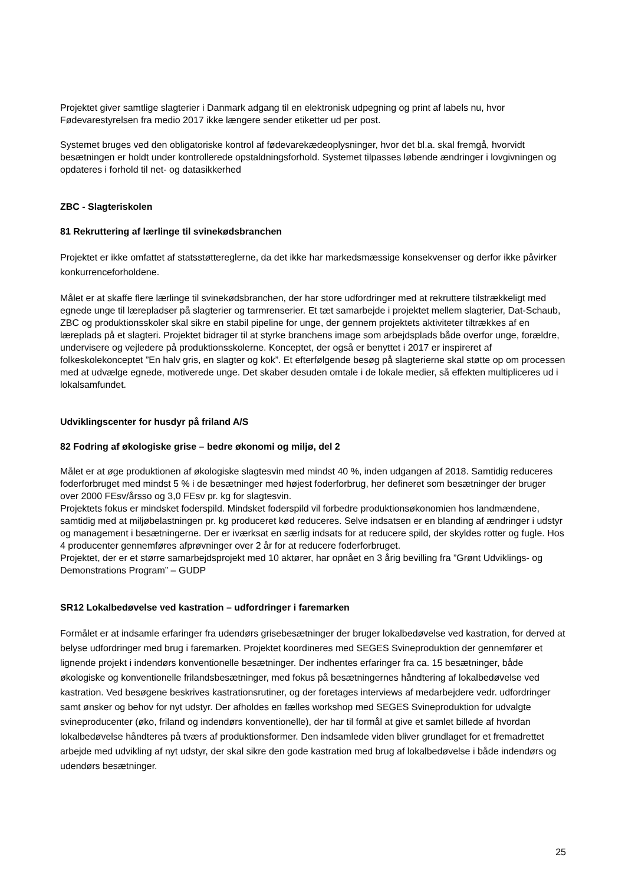Projektet giver samtlige slagterier i Danmark adgang til en elektronisk udpegning og print af labels nu, hvor Fødevarestyrelsen fra medio 2017 ikke længere sender etiketter ud per post.
Systemet bruges ved den obligatoriske kontrol af fødevarekædeoplysninger, hvor det bl.a. skal fremgå, hvorvidt besætningen er holdt under kontrollerede opstaldningsforhold. Systemet tilpasses løbende ændringer i lovgivningen og opdateres i forhold til net- og datasikkerhed
ZBC - Slagteriskolen
81 Rekruttering af lærlinge til svinekødsbranchen
Projektet er ikke omfattet af statsstøttereglerne, da det ikke har markedsmæssige konsekvenser og derfor ikke påvirker konkurrenceforholdene.
Målet er at skaffe flere lærlinge til svinekødsbranchen, der har store udfordringer med at rekruttere tilstrækkeligt med egnede unge til lærepladser på slagterier og tarmrenserier. Et tæt samarbejde i projektet mellem slagterier, Dat-Schaub, ZBC og produktionsskoler skal sikre en stabil pipeline for unge, der gennem projektets aktiviteter tiltrækkes af en læreplads på et slagteri. Projektet bidrager til at styrke branchens image som arbejdsplads både overfor unge, forældre, undervisere og vejledere på produktionsskolerne. Konceptet, der også er benyttet i 2017 er inspireret af folkeskolekonceptet ”En halv gris, en slagter og kok”. Et efterfølgende besøg på slagterierne skal støtte op om processen med at udvælge egnede, motiverede unge. Det skaber desuden omtale i de lokale medier, så effekten multipliceres ud i lokalsamfundet.
Udviklingscenter for husdyr på friland A/S
82 Fodring af økologiske grise – bedre økonomi og miljø, del 2
Målet er at øge produktionen af økologiske slagtesvin med mindst 40 %, inden udgangen af 2018. Samtidig reduceres foderforbruget med mindst 5 % i de besætninger med højest foderforbrug, her defineret som besætninger der bruger over 2000 FEsv/årsso og 3,0 FEsv pr. kg for slagtesvin.
Projektets fokus er mindsket foderspild. Mindsket foderspild vil forbedre produktionsøkonomien hos landmændene, samtidig med at miljøbelastningen pr. kg produceret kød reduceres. Selve indsatsen er en blanding af ændringer i udstyr og management i besætningerne. Der er iværksat en særlig indsats for at reducere spild, der skyldes rotter og fugle. Hos 4 producenter gennemføres afprøvninger over 2 år for at reducere foderforbruget.
Projektet, der er et større samarbejdsprojekt med 10 aktører, har opnået en 3 årig bevilling fra ”Grønt Udviklings- og Demonstrations Program” – GUDP
SR12 Lokalbedøvelse ved kastration – udfordringer i faremarken
Formålet er at indsamle erfaringer fra udendørs grisebesætninger der bruger lokalbedøvelse ved kastration, for derved at belyse udfordringer med brug i faremarken. Projektet koordineres med SEGES Svineproduktion der gennemfører et lignende projekt i indendørs konventionelle besætninger. Der indhentes erfaringer fra ca. 15 besætninger, både økologiske og konventionelle frilandsbesætninger, med fokus på besætningernes håndtering af lokalbedøvelse ved kastration. Ved besøgene beskrives kastrationsrutiner, og der foretages interviews af medarbejdere vedr. udfordringer samt ønsker og behov for nyt udstyr. Der afholdes en fælles workshop med SEGES Svineproduktion for udvalgte svineproducenter (øko, friland og indendørs konventionelle), der har til formål at give et samlet billede af hvordan lokalbedøvelse håndteres på tværs af produktionsformer. Den indsamlede viden bliver grundlaget for et fremadrettet arbejde med udvikling af nyt udstyr, der skal sikre den gode kastration med brug af lokalbedøvelse i både indendørs og udendørs besætninger.
25